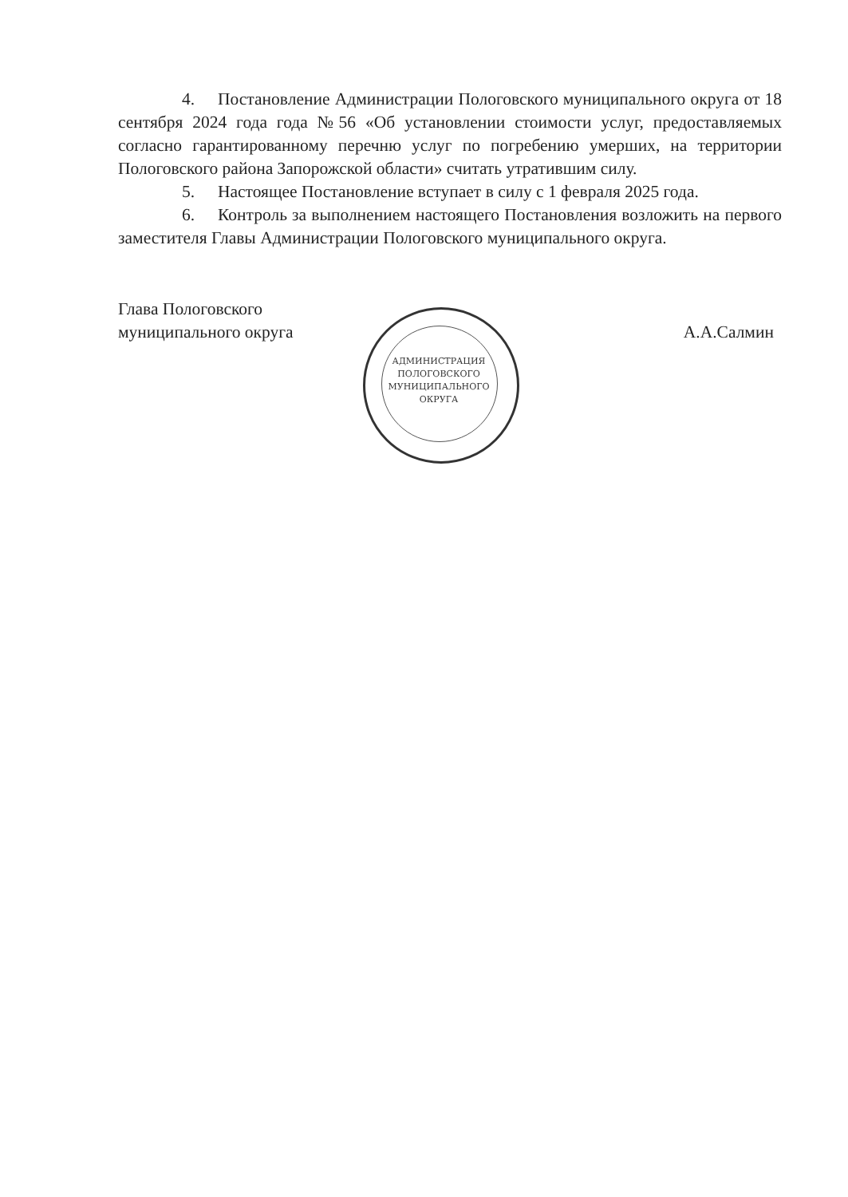4. Постановление Администрации Пологовского муниципального округа от 18 сентября 2024 года года №56 «Об установлении стоимости услуг, предоставляемых согласно гарантированному перечню услуг по погребению умерших, на территории Пологовского района Запорожской области» считать утратившим силу.
5. Настоящее Постановление вступает в силу с 1 февраля 2025 года.
6. Контроль за выполнением настоящего Постановления возложить на первого заместителя Главы Администрации Пологовского муниципального округа.
Глава Пологовского
муниципального округа
А.А.Салмин
АДМИНИСТРАЦИЯ
ПОЛОГОВСКОГО
МУНИЦИПАЛЬНОГО
ОКРУГА